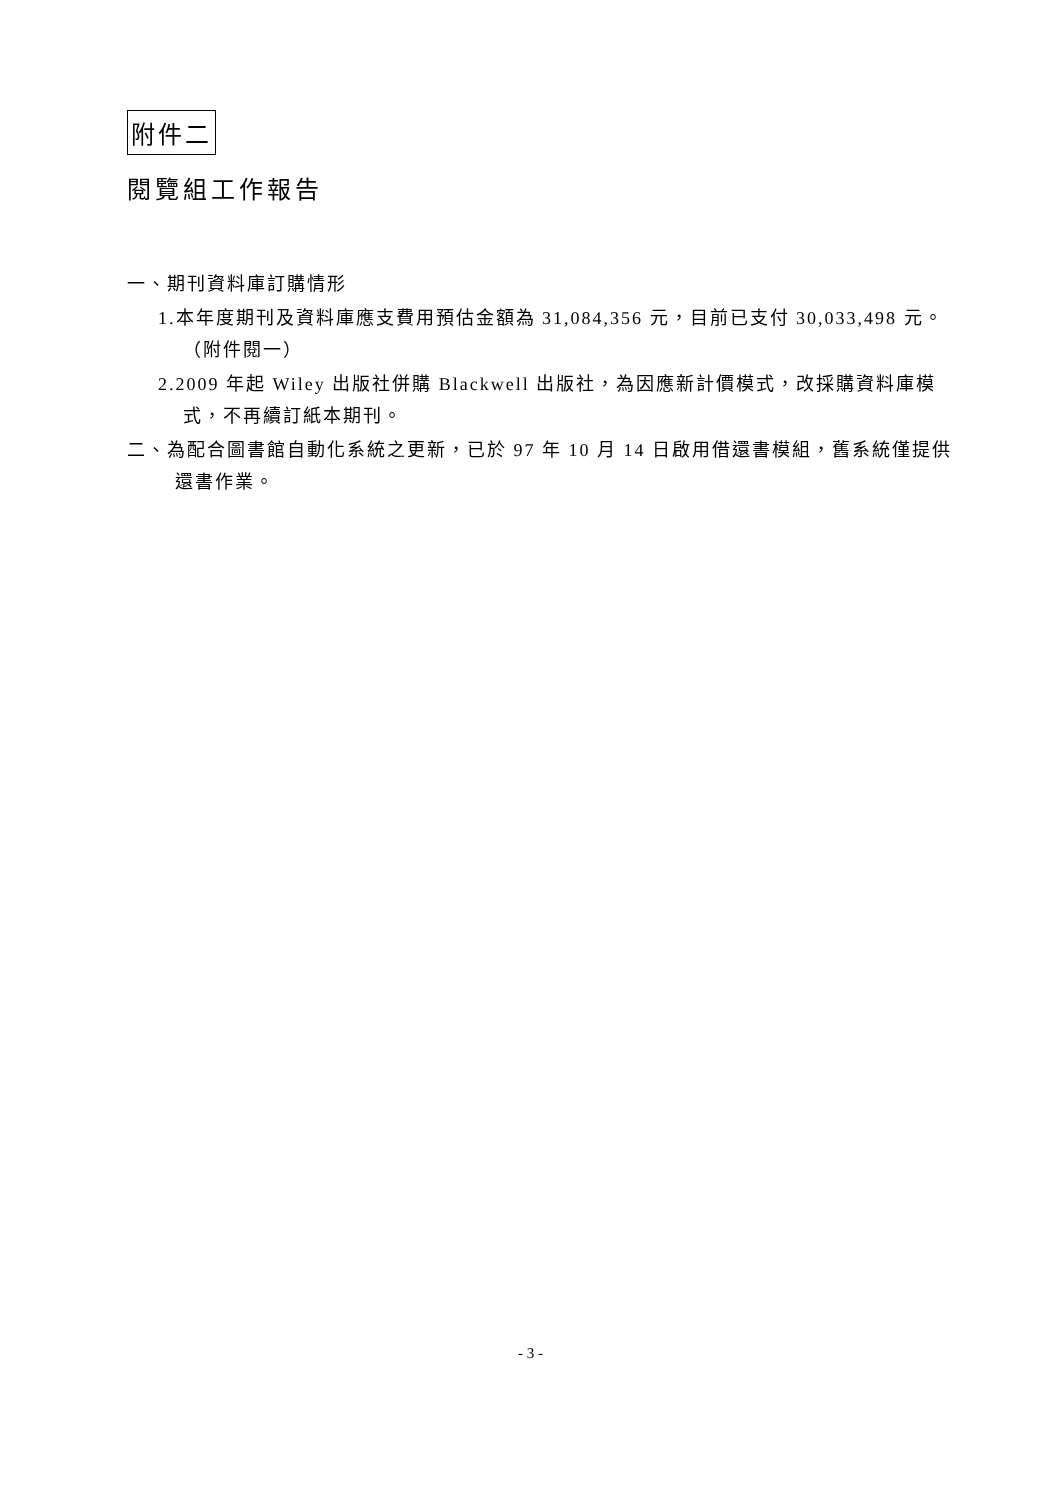附件二
閱覽組工作報告
一、期刊資料庫訂購情形
1.本年度期刊及資料庫應支費用預估金額為 31,084,356 元，目前已支付 30,033,498 元。（附件閱一）
2.2009 年起 Wiley 出版社併購 Blackwell 出版社，為因應新計價模式，改採購資料庫模式，不再續訂紙本期刊。
二、為配合圖書館自動化系統之更新，已於 97 年 10 月 14 日啟用借還書模組，舊系統僅提供還書作業。
- 3 -